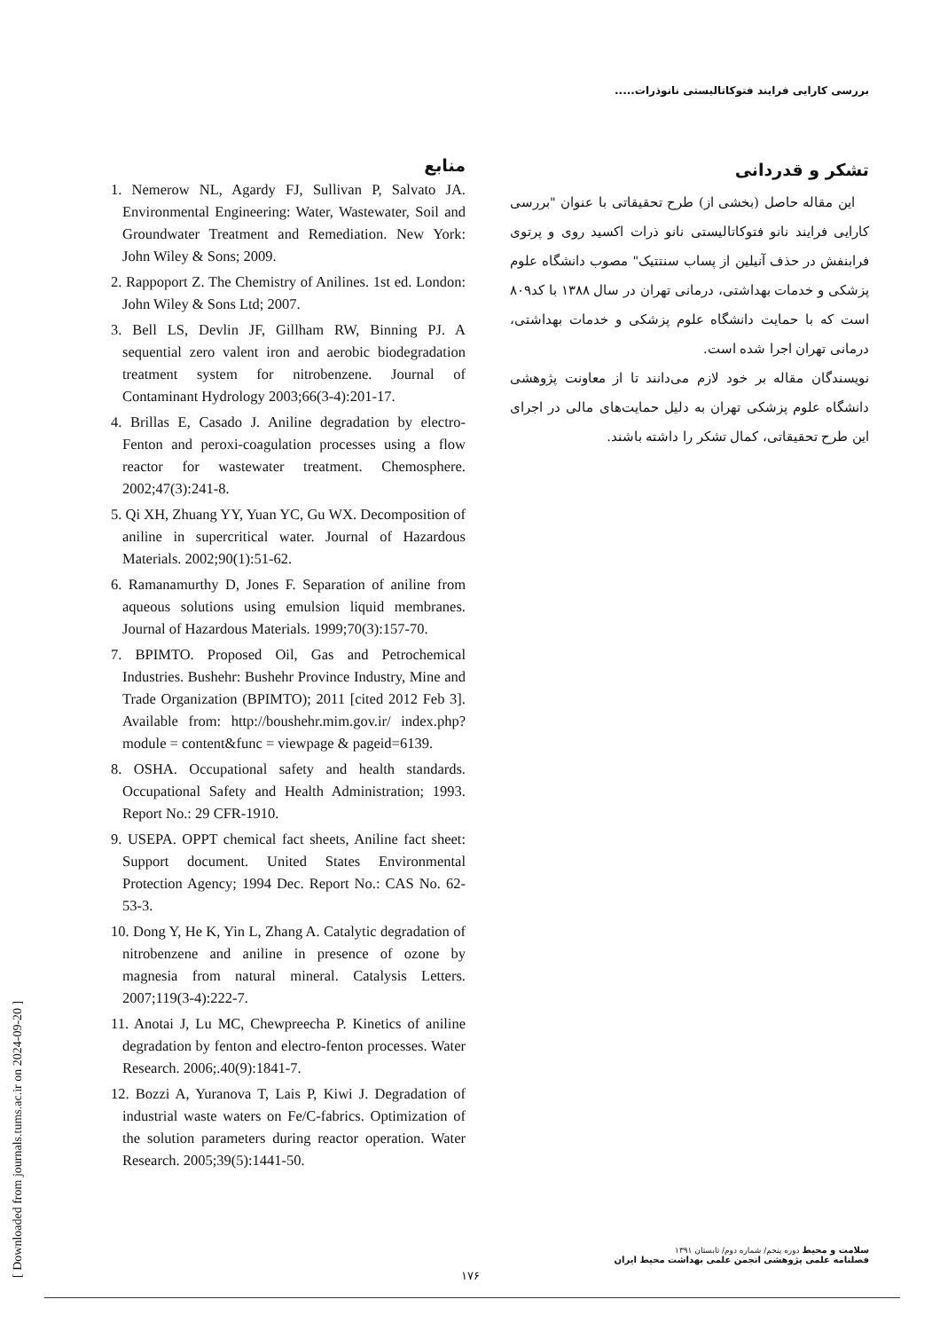بررسی کارایی فرایند فتوکاتالیستی نانوذرات.....
تشکر و قدردانی
این مقاله حاصل (بخشی از) طرح تحقیقاتی با عنوان "بررسی کارایی فرایند نانو فتوکاتالیستی نانو ذرات اکسید روی و پرتوی فرابنفش در حذف آنیلین از پساب سنتتیک" مصوب دانشگاه علوم پزشکی و خدمات بهداشتی، درمانی تهران در سال ۱۳۸۸ با کد۸۰۹ است که با حمایت دانشگاه علوم پزشکی و خدمات بهداشتی، درمانی تهران اجرا شده است.
نویسندگان مقاله بر خود لازم می‌دانند تا از معاونت پژوهشی دانشگاه علوم پزشکی تهران به دلیل حمایت‌های مالی در اجرای این طرح تحقیقاتی، کمال تشکر را داشته باشند.
منابع
1. Nemerow NL, Agardy FJ, Sullivan P, Salvato JA. Environmental Engineering: Water, Wastewater, Soil and Groundwater Treatment and Remediation. New York: John Wiley & Sons; 2009.
2. Rappoport Z. The Chemistry of Anilines. 1st ed. London: John Wiley & Sons Ltd; 2007.
3. Bell LS, Devlin JF, Gillham RW, Binning PJ. A sequential zero valent iron and aerobic biodegradation treatment system for nitrobenzene. Journal of Contaminant Hydrology 2003;66(3-4):201-17.
4. Brillas E, Casado J. Aniline degradation by electro-Fenton and peroxi-coagulation processes using a flow reactor for wastewater treatment. Chemosphere. 2002;47(3):241-8.
5. Qi XH, Zhuang YY, Yuan YC, Gu WX. Decomposition of aniline in supercritical water. Journal of Hazardous Materials. 2002;90(1):51-62.
6. Ramanamurthy D, Jones F. Separation of aniline from aqueous solutions using emulsion liquid membranes. Journal of Hazardous Materials. 1999;70(3):157-70.
7. BPIMTO. Proposed Oil, Gas and Petrochemical Industries. Bushehr: Bushehr Province Industry, Mine and Trade Organization (BPIMTO); 2011 [cited 2012 Feb 3]. Available from: http://boushehr.mim.gov.ir/ index.php?module = content&func = viewpage & pageid=6139.
8. OSHA. Occupational safety and health standards. Occupational Safety and Health Administration; 1993. Report No.: 29 CFR-1910.
9. USEPA. OPPT chemical fact sheets, Aniline fact sheet: Support document. United States Environmental Protection Agency; 1994 Dec. Report No.: CAS No. 62-53-3.
10. Dong Y, He K, Yin L, Zhang A. Catalytic degradation of nitrobenzene and aniline in presence of ozone by magnesia from natural mineral. Catalysis Letters. 2007;119(3-4):222-7.
11. Anotai J, Lu MC, Chewpreecha P. Kinetics of aniline degradation by fenton and electro-fenton processes. Water Research. 2006;.40(9):1841-7.
12. Bozzi A, Yuranova T, Lais P, Kiwi J. Degradation of industrial waste waters on Fe/C-fabrics. Optimization of the solution parameters during reactor operation. Water Research. 2005;39(5):1441-50.
[ Downloaded from journals.tums.ac.ir on 2024-09-20 ]
سلامت و محیط دوره پنجم/ شماره دوم/ تابستان ۱۳۹۱
فصلنامه علمی پژوهشی انجمن علمی بهداشت محیط ایران
۱۷۶